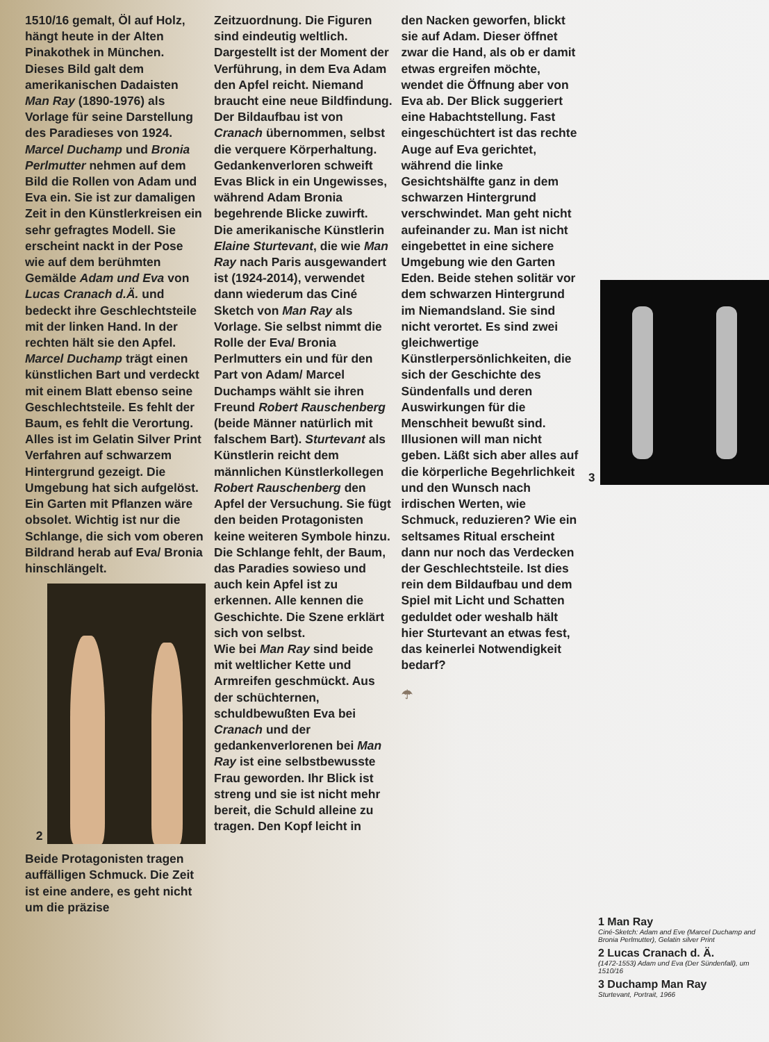1510/16 gemalt, Öl auf Holz, hängt heute in der Alten Pinakothek in München. Dieses Bild galt dem amerikanischen Dadaisten Man Ray (1890-1976) als Vorlage für seine Darstellung des Paradieses von 1924.
Marcel Duchamp und Bronia Perlmutter nehmen auf dem Bild die Rollen von Adam und Eva ein. Sie ist zur damaligen Zeit in den Künstlerkreisen ein sehr gefragtes Modell. Sie erscheint nackt in der Pose wie auf dem berühmten Gemälde Adam und Eva von Lucas Cranach d.Ä. und bedeckt ihre Geschlechtsteile mit der linken Hand. In der rechten hält sie den Apfel. Marcel Duchamp trägt einen künstlichen Bart und verdeckt mit einem Blatt ebenso seine Geschlechtsteile. Es fehlt der Baum, es fehlt die Verortung. Alles ist im Gelatin Silver Print Verfahren auf schwarzem Hintergrund gezeigt. Die Umgebung hat sich aufgelöst. Ein Garten mit Pflanzen wäre obsolet. Wichtig ist nur die Schlange, die sich vom oberen Bildrand herab auf Eva/ Bronia hinschlängelt.
2
Beide Protagonisten tragen auffälligen Schmuck. Die Zeit ist eine andere, es geht nicht um die präzise
Zeitzuordnung. Die Figuren sind eindeutig weltlich. Dargestellt ist der Moment der Verführung, in dem Eva Adam den Apfel reicht. Niemand braucht eine neue Bildfindung. Der Bildaufbau ist von Cranach übernommen, selbst die verquere Körperhaltung. Gedankenverloren schweift Evas Blick in ein Ungewisses, während Adam Bronia begehrende Blicke zuwirft.
Die amerikanische Künstlerin Elaine Sturtevant, die wie Man Ray nach Paris ausgewandert ist (1924-2014), verwendet dann wiederum das Ciné Sketch von Man Ray als Vorlage. Sie selbst nimmt die Rolle der Eva/ Bronia Perlmutters ein und für den Part von Adam/ Marcel Duchamps wählt sie ihren Freund Robert Rauschenberg (beide Männer natürlich mit falschem Bart). Sturtevant als Künstlerin reicht dem männlichen Künstlerkollegen Robert Rauschenberg den Apfel der Versuchung. Sie fügt den beiden Protagonisten keine weiteren Symbole hinzu. Die Schlange fehlt, der Baum, das Paradies sowieso und auch kein Apfel ist zu erkennen. Alle kennen die Geschichte. Die Szene erklärt sich von selbst.
Wie bei Man Ray sind beide mit weltlicher Kette und Armreifen geschmückt. Aus der schüchternen, schuldbewußten Eva bei Cranach und der gedankenverlorenen bei Man Ray ist eine selbstbewusste Frau geworden. Ihr Blick ist streng und sie ist nicht mehr bereit, die Schuld alleine zu tragen. Den Kopf leicht in
den Nacken geworfen, blickt sie auf Adam. Dieser öffnet zwar die Hand, als ob er damit etwas ergreifen möchte, wendet die Öffnung aber von Eva ab. Der Blick suggeriert eine Habachtstellung. Fast eingeschüchtert ist das rechte Auge auf Eva gerichtet, während die linke Gesichtshälfte ganz in dem schwarzen Hintergrund verschwindet. Man geht nicht aufeinander zu. Man ist nicht eingebettet in eine sichere Umgebung wie den Garten Eden. Beide stehen solitär vor dem schwarzen Hintergrund im Niemandsland. Sie sind nicht verortet. Es sind zwei gleichwertige Künstlerpersönlichkeiten, die sich der Geschichte des Sündenfalls und deren Auswirkungen für die Menschheit bewußt sind. Illusionen will man nicht geben. Läßt sich aber alles auf die körperliche Begehrlichkeit und den Wunsch nach irdischen Werten, wie Schmuck, reduzieren? Wie ein seltsames Ritual erscheint dann nur noch das Verdecken der Geschlechtsteile. Ist dies rein dem Bildaufbau und dem Spiel mit Licht und Schatten geduldet oder weshalb hält hier Sturtevant an etwas fest, das keinerlei Notwendigkeit bedarf?
☂
3
1 Man Ray
Ciné-Sketch: Adam and Eve (Marcel Duchamp and Bronia Perlmutter), Gelatin silver Print
2 Lucas Cranach d. Ä.
(1472-1553) Adam und Eva (Der Sündenfall), um 1510/16
3 Duchamp Man Ray
Sturtevant, Portrait, 1966